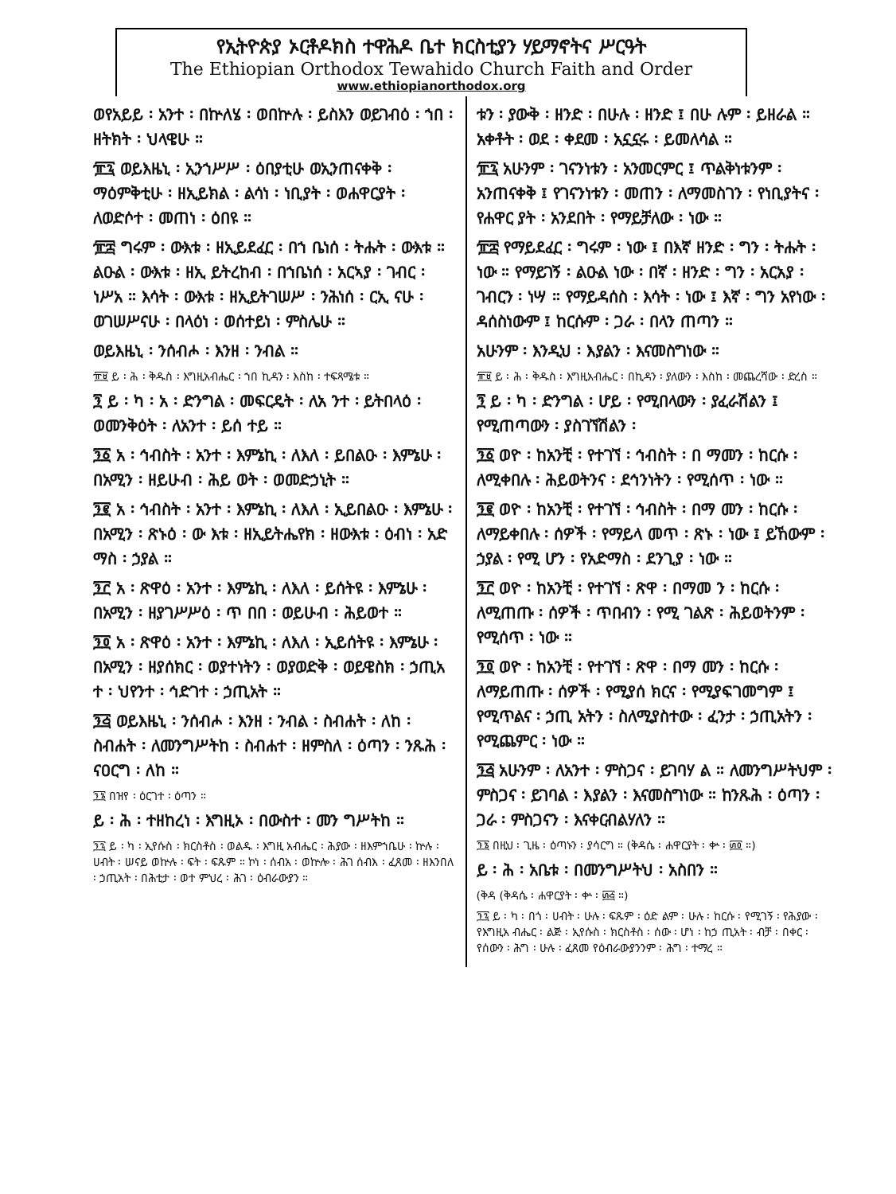የኢትዮጵያ ኦርቶዶክስ ተዋሕዶ ቤተ ክርስቲያን ሃይማኖትና ሥርዓት
The Ethiopian Orthodox Tewahido Church Faith and Order
www.ethiopianorthodox.org
ወየአይይ ፡ አንተ ፡ በኵለሄ ፡ ወበኵሉ ፡ ይስእን ወይገብዕ ፡ ኀበ ፡ ዘትክት ፡ ህላዌሁ ።
፹፯ ወይእዜኒ ፡ ኢንኀሥሥ ፡ ዕበያቲሁ ወኢንጠናቀቅ ፡ ማዕምቅቲሁ ፡ ዘኢይክል ፡ ልሳነ ፡ ነቢያት ፡ ወሐዋርያት ፡ ለወድሶተ ፡ መጠነ ፡ ዕበዩ ።
፹፰ ግሩም ፡ ውእቱ ፡ ዘኢይደፈር ፡ በኀ ቤነሰ ፡ ትሑት ፡ ውእቱ ። ልዑል ፡ ውእቱ ፡ ዘኢ ይትረከብ ፡ በኀቤነሰ ፡ አርኣያ ፡ ገብር ፡ ነሥአ ። እሳት ፡ ውእቱ ፡ ዘኢይትገሠሥ ፡ ንሕነሰ ፡ ርኢ ናሁ ፡ ወገሠሥናሁ ፡ በላዕነ ፡ ወሰተይነ ፡ ምስሌሁ ።
ወይእዜኒ ፡ ንሰብሖ ፡ እንዘ ፡ ንብል ።
፹፱ ይ ፡ ሕ ፡ ቅዱስ ፡ እግዚአብሔር ፡ ኀበ ኪዳን ፡ እስከ ፡ ተፍጻሜቱ ።
፺ ይ ፡ ካ ፡ አ ፡ ድንግል ፡ መፍርዴት ፡ ለአ ንተ ፡ ይትበላዕ ፡ ወመንቅዕት ፡ ለአንተ ፡ ይሰ ተይ ።
፺፩ አ ፡ ኅብስት ፡ አንተ ፡ እምኔኪ ፡ ለእለ ፡ ይበልዑ ፡ እምኔሁ ፡ በአሚን ፡ ዘይሁብ ፡ ሕይ ወት ፡ ወመድኃኒት ።
፺፪ አ ፡ ኅብስት ፡ አንተ ፡ እምኔኪ ፡ ለእለ ፡ ኢይበልዑ ፡ እምኔሁ ፡ በአሚን ፡ ጽኑዕ ፡ ው እቱ ፡ ዘኢይትሔየክ ፡ ዘውእቱ ፡ ዕብነ ፡ አድ ማስ ፡ ኃያል ።
፺፫ አ ፡ ጽዋዕ ፡ አንተ ፡ እምኔኪ ፡ ለእለ ፡ ይሰትዩ ፡ እምኔሁ ፡ በአሚን ፡ ዘያገሥሥዕ ፡ ጥ በበ ፡ ወይሁብ ፡ ሕይወተ ።
፺፬ አ ፡ ጽዋዕ ፡ አንተ ፡ እምኔኪ ፡ ለእለ ፡ ኢይሰትዩ ፡ እምኔሁ ፡ በአሚን ፡ ዘያሰክር ፡ ወያተነትን ፡ ወያወድቅ ፡ ወይዌስክ ፡ ኃጢአ ተ ፡ ህየንተ ፡ ኅድገተ ፡ ኃጢአት ።
፺፭ ወይእዜኒ ፡ ንሰብሖ ፡ እንዘ ፡ ንብል ፡ ስብሐት ፡ ለከ ፡ ስብሐት ፡ ለመንግሥትከ ፡ ስብሐተ ፡ ዘምስለ ፡ ዕጣን ፡ ንጹሕ ፡ ናዐርግ ፡ ለከ ።
፺፮ በዝየ ፡ ዕርገተ ፡ ዕጣን ።
ይ ፡ ሕ ፡ ተዘከረነ ፡ እግዚኦ ፡ በውስተ ፡ መን ግሥትከ ።
፺፯ ይ ፡ ካ ፡ ኢየሱስ ፡ ክርስቶስ ፡ ወልዱ ፡ እግዚ አብሔር ፡ ሕያው ፡ ዘእምኀቤሁ ፡ ኵሉ ፡ ሀብት ፡ ሠናይ ወኵሉ ፡ ፍት ፡ ፍጹም ። ኮነ ፡ ሰብአ ፡ ወኵሎ ፡ ሕገ ሰብእ ፡ ፈጸመ ፡ ዘእንበለ ፡ ኃጢአት ፡ በሕቲታ ፡ ወተ ምህረ ፡ ሕገ ፡ ዕብራውያን ።
ቱን ፡ ያውቅ ፡ ዘንድ ፡ በሁሉ ፡ ዘንድ ፤ በሁ ሉም ፡ ይዘራል ። አቀቶት ፡ ወደ ፡ ቀደመ ፡ አኗኗሩ ፡ ይመለሳል ።
፹፯ አሁንም ፡ ገናንነቱን ፡ አንመርምር ፤ ጥልቅነቱንም ፡ አንጠናቀቅ ፤ የገናንነቱን ፡ መጠን ፡ ለማመስገን ፡ የነቢያትና ፡ የሐዋር ያት ፡ አንደበት ፡ የማይቻለው ፡ ነው ።
፹፰ የማይደፈር ፡ ግሩም ፡ ነው ፤ በእኛ ዘንድ ፡ ግን ፡ ትሑት ፡ ነው ። የማይገኝ ፡ ልዑል ነው ፡ በኛ ፡ ዘንድ ፡ ግን ፡ አርአያ ፡ ገብርን ፡ ነሣ ። የማይዳሰስ ፡ እሳት ፡ ነው ፤ እኛ ፡ ግን አየነው ፡ ዳሰስነውም ፤ ከርሱም ፡ ጋራ ፡ በላን ጠጣን ።
አሁንም ፡ እንዲህ ፡ እያልን ፡ እናመስግነው ።
፹፱ ይ ፡ ሕ ፡ ቅዱስ ፡ እግዚአብሔር ፡ በኪዳን ፡ ያለውን ፡ እስከ ፡ መጨረሻው ፡ ድረስ ።
፺ ይ ፡ ካ ፡ ድንግል ፡ ሆይ ፡ የሚበላውን ፡ ያፈራሽልን ፤ የሚጠጣውን ፡ ያስገኘሽልን ፡
፺፩ ወዮ ፡ ከአንቺ ፡ የተገኘ ፡ ኅብስት ፡ በ ማመን ፡ ከርሱ ፡ ለሚቀበሉ ፡ ሕይወትንና ፡ ደኅንነትን ፡ የሚሰጥ ፡ ነው ።
፺፪ ወዮ ፡ ከአንቺ ፡ የተገኘ ፡ ኅብስት ፡ በማ መን ፡ ከርሱ ፡ ለማይቀበሉ ፡ ሰዎች ፡ የማይላ መጥ ፡ ጽኑ ፡ ነው ፤ ይኸውም ፡ ኃያል ፡ የሚ ሆን ፡ የአድማስ ፡ ደንጊያ ፡ ነው ።
፺፫ ወዮ ፡ ከአንቺ ፡ የተገኘ ፡ ጽዋ ፡ በማመ ን ፡ ከርሱ ፡ ለሚጠጡ ፡ ሰዎች ፡ ጥበብን ፡ የሚ ገልጽ ፡ ሕይወትንም ፡ የሚሰጥ ፡ ነው ።
፺፬ ወዮ ፡ ከአንቺ ፡ የተገኘ ፡ ጽዋ ፡ በማ መን ፡ ከርሱ ፡ ለማይጠጡ ፡ ሰዎች ፡ የሚያሰ ክርና ፡ የሚያፍገመግም ፤ የሚጥልና ፡ ኃጢ አትን ፡ ስለሚያስተው ፡ ፈንታ ፡ ኃጢአትን ፡ የሚጨምር ፡ ነው ።
፺፭ አሁንም ፡ ለአንተ ፡ ምስጋና ፡ ይገባሃ ል ። ለመንግሥትህም ፡ ምስጋና ፡ ይገባል ፡ እያልን ፡ እናመስግነው ። ከንጹሕ ፡ ዕጣን ፡ ጋራ ፡ ምስጋናን ፡ እናቀርብልሃለን ።
፺፮ በዚህ ፡ ጊዜ ፡ ዕጣኑን ፡ ያሳርግ ። (ቅዳሴ ፡ ሐዋርያት ፡ ቍ ፡ ፴፬ ።)
ይ ፡ ሕ ፡ አቤቱ ፡ በመንግሥትህ ፡ አስበን ።
(ቅዳ (ቅዳሴ ፡ ሐዋርያት ፡ ቍ ፡ ፴፭ ።)
፺፯ ይ ፡ ካ ፡ በጎ ፡ ሀብት ፡ ሁሉ ፡ ፍጹም ፡ ዕድ ልም ፡ ሁሉ ፡ ከርሱ ፡ የሚገኝ ፡ የሕያው ፡ የእግዚአ ብሔር ፡ ልጅ ፡ ኢየሱስ ፡ ክርስቶስ ፡ ሰው ፡ ሆነ ፡ ከኃ ጢአት ፡ ብቻ ፡ በቀር ፡ የሰውን ፡ ሕግ ፡ ሁሉ ፡ ፈጸመ የዕብራውያንንም ፡ ሕግ ፡ ተማረ ።